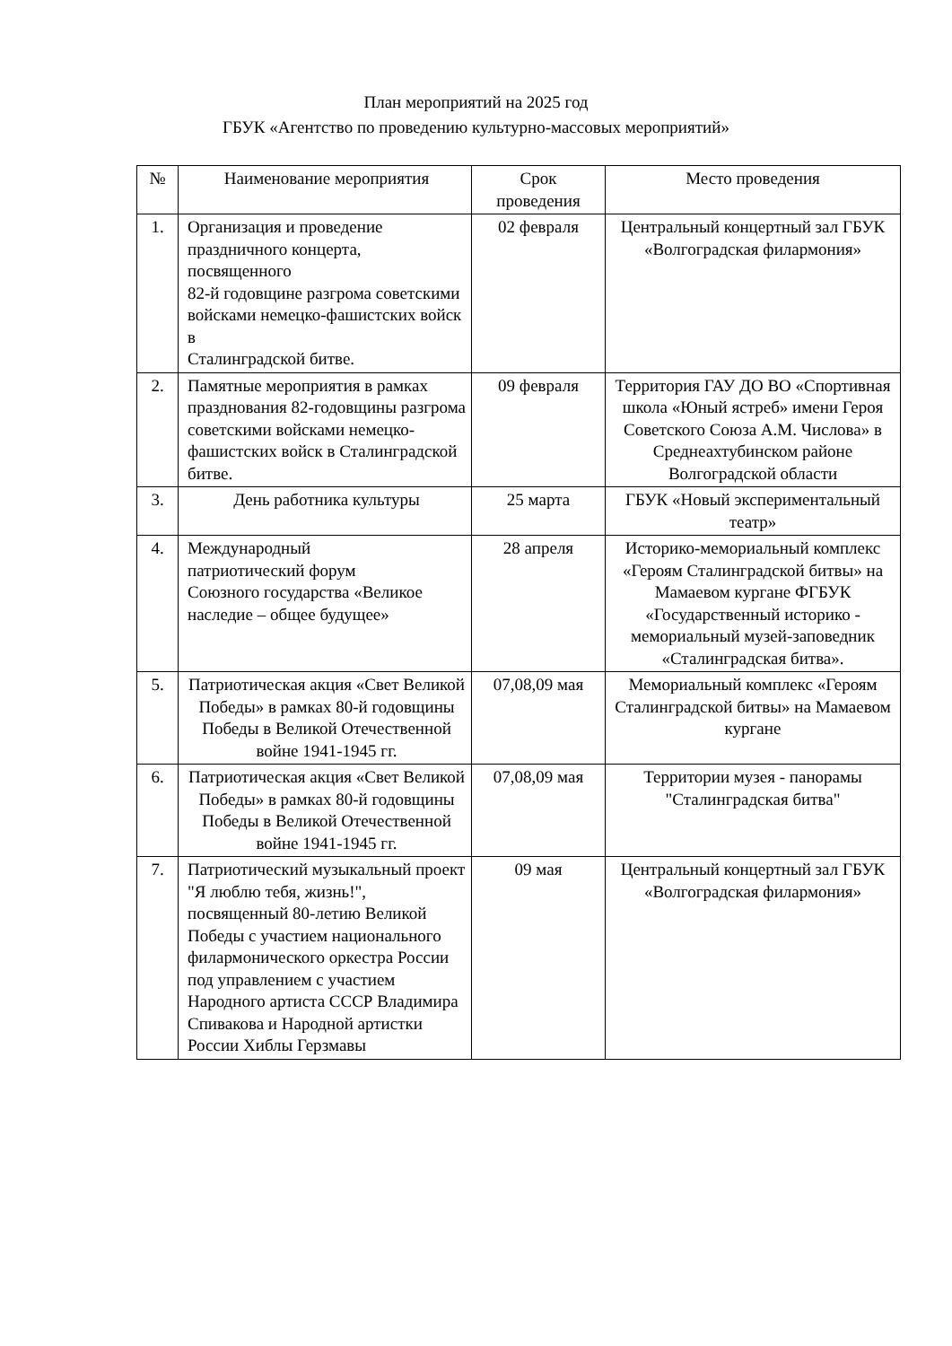План мероприятий на 2025 год
ГБУК «Агентство по проведению культурно-массовых мероприятий»
| № | Наименование мероприятия | Срок проведения | Место проведения |
| --- | --- | --- | --- |
| 1. | Организация и проведение праздничного концерта, посвященного 82-й годовщине разгрома советскими войсками немецко-фашистских войск в Сталинградской битве. | 02 февраля | Центральный концертный зал ГБУК «Волгоградская филармония» |
| 2. | Памятные мероприятия в рамках празднования 82-годовщины разгрома советскими войсками немецко-фашистских войск в Сталинградской битве. | 09 февраля | Территория ГАУ ДО ВО «Спортивная школа «Юный ястреб» имени Героя Советского Союза А.М. Числова» в Среднеахтубинском районе Волгоградской области |
| 3. | День работника культуры | 25 марта | ГБУК «Новый экспериментальный театр» |
| 4. | Международный патриотический форум Союзного государства «Великое наследие – общее будущее» | 28 апреля | Историко-мемориальный комплекс «Героям Сталинградской битвы» на Мамаевом кургане ФГБУК «Государственный историко - мемориальный музей-заповедник «Сталинградская битва». |
| 5. | Патриотическая акция «Свет Великой Победы» в рамках 80-й годовщины Победы в Великой Отечественной войне 1941-1945 гг. | 07,08,09 мая | Мемориальный комплекс «Героям Сталинградской битвы» на Мамаевом кургане |
| 6. | Патриотическая акция «Свет Великой Победы» в рамках 80-й годовщины Победы в Великой Отечественной войне 1941-1945 гг. | 07,08,09 мая | Территории музея - панорамы "Сталинградская битва" |
| 7. | Патриотический музыкальный проект "Я люблю тебя, жизнь!", посвященный 80-летию Великой Победы с участием национального филармонического оркестра России под управлением с участием Народного артиста СССР Владимира Спивакова и Народной артистки России Хиблы Герзмавы | 09 мая | Центральный концертный зал ГБУК «Волгоградская филармония» |